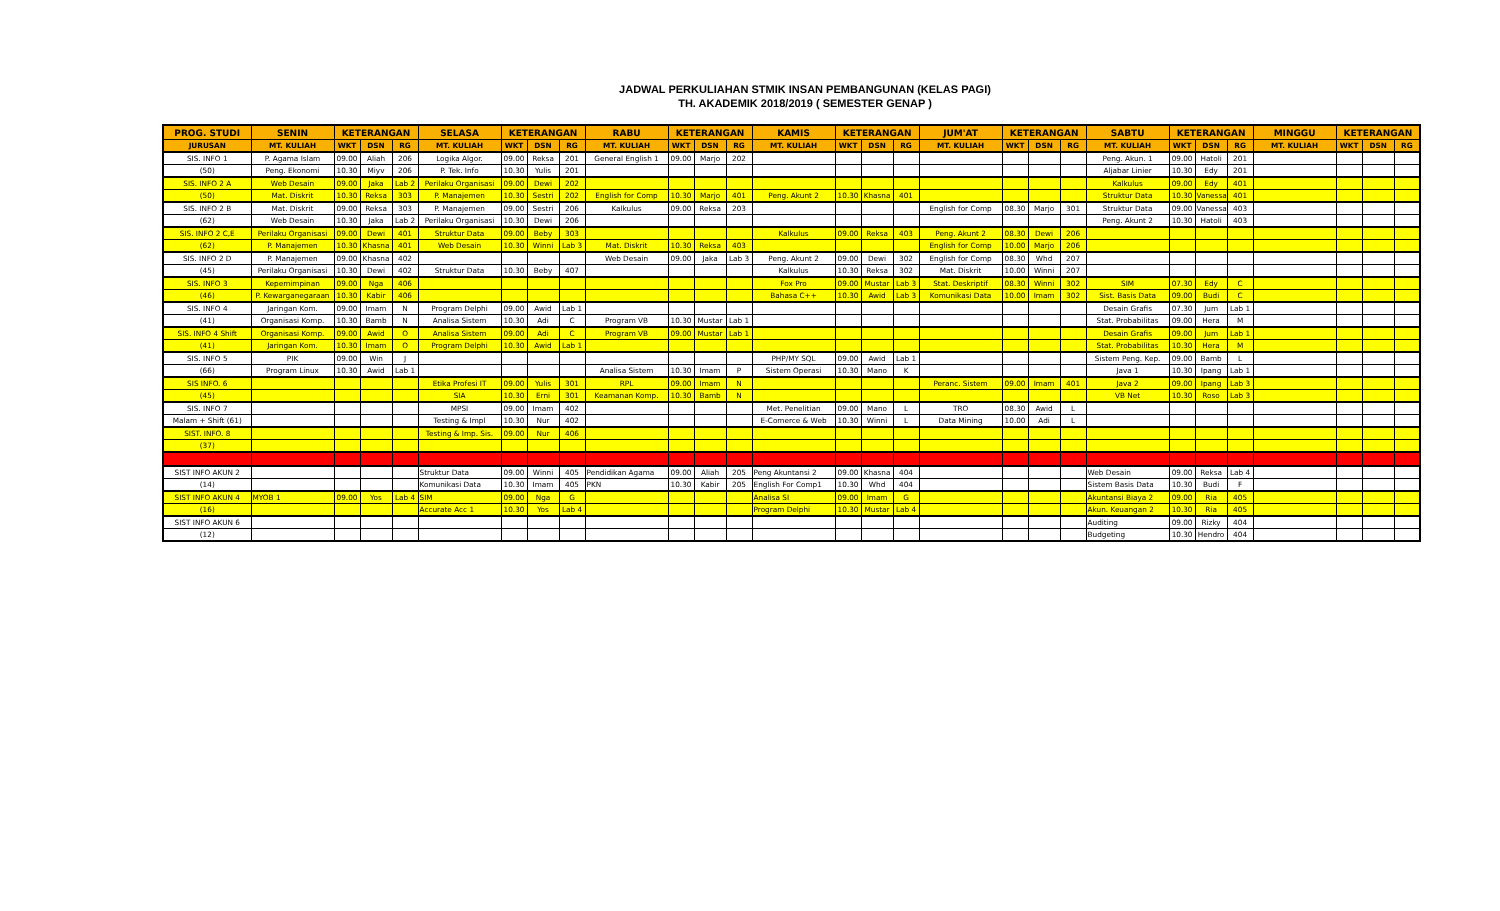JADWAL PERKULIAHAN STMIK INSAN PEMBANGUNAN (KELAS PAGI)
TH. AKADEMIK 2018/2019 ( SEMESTER GENAP )
| PROG. STUDI | SENIN | KETERANGAN | | | SELASA | KETERANGAN | | | RABU | KETERANGAN | | | KAMIS | KETERANGAN | | | JUM'AT | KETERANGAN | | | SABTU | KETERANGAN | | | MINGGU | KETERANGAN | | |
| --- | --- | --- | --- | --- | --- | --- | --- | --- | --- | --- | --- | --- | --- | --- | --- | --- | --- | --- | --- | --- | --- | --- | --- | --- | --- | --- | --- | --- |
| JURUSAN | MT. KULIAH | WKT | DSN | RG | MT. KULIAH | WKT | DSN | RG | MT. KULIAH | WKT | DSN | RG | MT. KULIAH | WKT | DSN | RG | MT. KULIAH | WKT | DSN | RG | MT. KULIAH | WKT | DSN | RG | MT. KULIAH | WKT | DSN | RG |
| SIS. INFO 1 | P. Agama Islam | 09.00 | Aliah | 206 | Logika Algor. | 09.00 | Reksa | 201 | General English 1 | 09.00 | Marjo | 202 | | | | | | | | | Peng. Akun. 1 | 09.00 | Hatoli | 201 | | | | |
| (50) | Peng. Ekonomi | 10.30 | Miyv | 206 | P. Tek. Info | 10.30 | Yulis | 201 | | | | | | | | | | | | | Aljabar Linier | 10.30 | Edy | 201 | | | | |
| SIS. INFO 2 A | Web Desain | 09.00 | Jaka | Lab 2 | Perilaku Organisasi | 09.00 | Dewi | 202 | | | | | | | | | | | | | Kalkulus | 09.00 | Edy | 401 | | | | |
| (50) | Mat. Diskrit | 10.30 | Reksa | 303 | P. Manajemen | 10.30 | Sestri | 202 | English for Comp | 10.30 | Marjo | 401 | Peng. Akunt 2 | 10.30 | Khasna | 401 | | | | | Struktur Data | 10.30 | Vanessa | 401 | | | | |
| SIS. INFO 2 B | Mat. Diskrit | 09.00 | Reksa | 303 | P. Manajemen | 09.00 | Sestri | 206 | Kalkulus | 09.00 | Reksa | 203 | | | | | English for Comp | 08.30 | Marjo | 301 | Struktur Data | 09.00 | Vanessa | 403 | | | | |
| (62) | Web Desain | 10.30 | Jaka | Lab 2 | Perilaku Organisasi | 10.30 | Dewi | 206 | | | | | | | | | | | | | Peng. Akunt 2 | 10.30 | Hatoli | 403 | | | | |
| SIS. INFO 2 C,E | Perilaku Organisasi | 09.00 | Dewi | 401 | Struktur Data | 09.00 | Beby | 303 | | | | | Kalkulus | 09.00 | Reksa | 403 | Peng. Akunt 2 | 08.30 | Dewi | 206 | | | | | | | | |
| (62) | P. Manajemen | 10.30 | Khasna | 401 | Web Desain | 10.30 | Winni | Lab 3 | Mat. Diskrit | 10.30 | Reksa | 403 | | | | | English for Comp | 10.00 | Marjo | 206 | | | | | | | | |
| SIS. INFO 2 D | P. Manajemen | 09.00 | Khasna | 402 | | | | | Web Desain | 09.00 | Jaka | Lab 3 | Peng. Akunt 2 | 09.00 | Dewi | 302 | English for Comp | 08.30 | Whd | 207 | | | | | | | | |
| (45) | Perilaku Organisasi | 10.30 | Dewi | 402 | Struktur Data | 10.30 | Beby | 407 | | | | | Kalkulus | 10.30 | Reksa | 302 | Mat. Diskrit | 10.00 | Winni | 207 | | | | | | | | |
| SIS. INFO 3 | Kepemimpinan | 09.00 | Nga | 406 | | | | | | | | | Fox Pro | 09.00 | Mustar | Lab 3 | Stat. Deskriptif | 08.30 | Winni | 302 | SIM | 07.30 | Edy | C | | | | |
| (46) | P. Kewarganegaraan | 10.30 | Kabir | 406 | | | | | | | | | Bahasa C++ | 10.30 | Awid | Lab 3 | Komunikasi Data | 10.00 | Imam | 302 | Sist. Basis Data | 09.00 | Budi | C | | | | |
| SIS. INFO 4 | Jaringan Kom. | 09.00 | Imam | N | Program Delphi | 09.00 | Awid | Lab 1 | | | | | | | | | | | | | Desain Grafis | 07.30 | Jum | Lab 1 | | | | |
| (41) | Organisasi Komp. | 10.30 | Bamb | N | Analisa Sistem | 10.30 | Adi | C | Program VB | 10.30 | Mustar | Lab 1 | | | | | | | | | Stat. Probabilitas | 09.00 | Hera | M | | | | |
| SIS. INFO 4 Shift | Organisasi Komp. | 09.00 | Awid | O | Analisa Sistem | 09.00 | Adi | C | Program VB | 09.00 | Mustar | Lab 1 | | | | | | | | | Desain Grafis | 09.00 | Jum | Lab 1 | | | | |
| (41) | Jaringan Kom. | 10.30 | Imam | O | Program Delphi | 10.30 | Awid | Lab 1 | | | | | | | | | | | | | Stat. Probabilitas | 10.30 | Hera | M | | | | |
| SIS. INFO 5 | PIK | 09.00 | Win | J | | | | | | | | | PHP/MY SQL | 09.00 | Awid | Lab 1 | | | | | Sistem Peng. Kep. | 09.00 | Bamb | L | | | | |
| (66) | Program Linux | 10.30 | Awid | Lab 1 | | | | | Analisa Sistem | 10.30 | Imam | P | Sistem Operasi | 10.30 | Mano | K | | | | | Java 1 | 10.30 | Ipang | Lab 1 | | | | |
| SIS INFO. 6 | | | | | Etika Profesi IT | 09.00 | Yulis | 301 | RPL | 09.00 | Imam | N | | | | | Peranc. Sistem | 09.00 | Imam | 401 | Java 2 | 09.00 | Ipang | Lab 3 | | | | |
| (45) | | | | | SIA | 10.30 | Erni | 301 | Keamanan Komp. | 10.30 | Bamb | N | | | | | | | | | VB Net | 10.30 | Roso | Lab 3 | | | | |
| SIS. INFO 7 | | | | | MPSI | 09.00 | Imam | 402 | | | | | Met. Penelitian | 09.00 | Mano | L | TRO | 08.30 | Awid | L | | | | | | | | |
| Malam + Shift (61) | | | | | Testing & Impl | 10.30 | Nur | 402 | | | | | E-Comerce & Web | 10.30 | Winni | L | Data Mining | 10.00 | Adi | L | | | | | | | | |
| SIST. INFO. 8 | | | | | Testing & Imp. Sis. | 09.00 | Nur | 406 | | | | | | | | | | | | | | | | | | | | |
| (37) | | | | | | | | | | | | | | | | | | | | | | | | | | | | |
| SIST INFO AKUN 2 | | | | | Struktur Data | 09.00 | Winni | 405 | Pendidikan Agama | 09.00 | Aliah | 205 | Peng Akuntansi 2 | 09.00 | Khasna | 404 | | | | | Web Desain | 09.00 | Reksa | Lab 4 | | | | |
| (14) | | | | | Komunikasi Data | 10.30 | Imam | 405 | PKN | 10.30 | Kabir | 205 | English For Comp1 | 10.30 | Whd | 404 | | | | | Sistem Basis Data | 10.30 | Budi | F | | | | |
| SIST INFO AKUN 4 | MYOB 1 | 09.00 | Yos | Lab 4 | SIM | 09.00 | Nga | G | | | | | Analisa SI | 09.00 | Imam | G | | | | | Akuntansi Biaya 2 | 09.00 | Ria | 405 | | | | |
| (16) | | | | | Accurate Acc 1 | 10.30 | Yos | Lab 4 | | | | | Program Delphi | 10.30 | Mustar | Lab 4 | | | | | Akun. Keuangan 2 | 10.30 | Ria | 405 | | | | |
| SIST INFO AKUN 6 | | | | | | | | | | | | | | | | | | | | | Auditing | 09.00 | Rizky | 404 | | | | |
| (12) | | | | | | | | | | | | | | | | | | | | | Budgeting | 10.30 | Hendro | 404 | | | | |